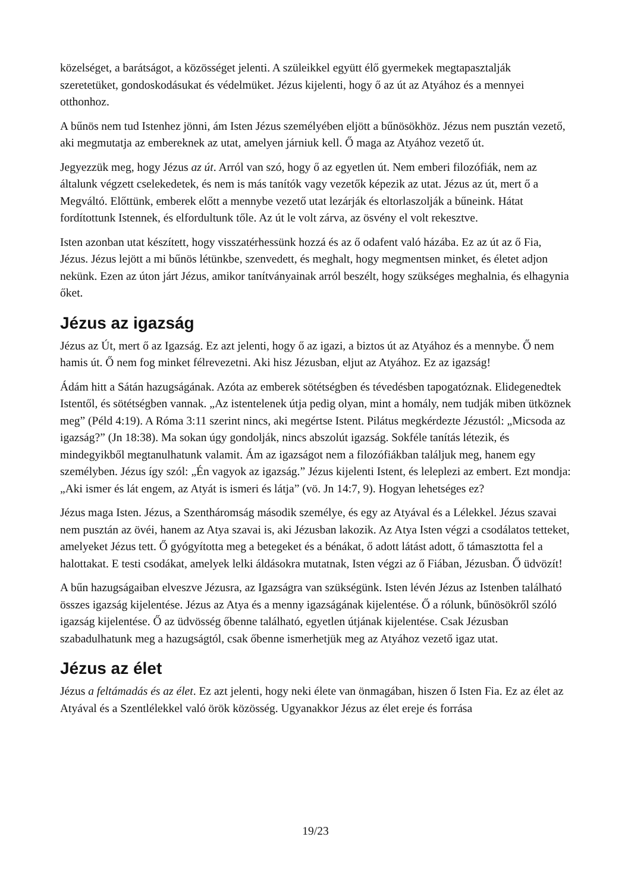közelséget, a barátságot, a közösséget jelenti. A szüleikkel együtt élő gyermekek megtapasztalják szeretetüket, gondoskodásukat és védelmüket. Jézus kijelenti, hogy ő az út az Atyához és a mennyei otthonhoz.
A bűnös nem tud Istenhez jönni, ám Isten Jézus személyében eljött a bűnösökhöz. Jézus nem pusztán vezető, aki megmutatja az embereknek az utat, amelyen járniuk kell. Ő maga az Atyához vezető út.
Jegyezzük meg, hogy Jézus az út. Arról van szó, hogy ő az egyetlen út. Nem emberi filozófiák, nem az általunk végzett cselekedetek, és nem is más tanítók vagy vezetők képezik az utat. Jézus az út, mert ő a Megváltó. Előttünk, emberek előtt a mennybe vezető utat lezárják és eltorlaszolják a bűneink. Hátat fordítottunk Istennek, és elfordultunk tőle. Az út le volt zárva, az ösvény el volt rekesztve.
Isten azonban utat készített, hogy visszatérhessünk hozzá és az ő odafent való házába. Ez az út az ő Fia, Jézus. Jézus lejött a mi bűnös létünkbe, szenvedett, és meghalt, hogy megmentsen minket, és életet adjon nekünk. Ezen az úton járt Jézus, amikor tanítványainak arról beszélt, hogy szükséges meghalnia, és elhagynia őket.
Jézus az igazság
Jézus az Út, mert ő az Igazság. Ez azt jelenti, hogy ő az igazi, a biztos út az Atyához és a mennybe. Ő nem hamis út. Ő nem fog minket félrevezetni. Aki hisz Jézusban, eljut az Atyához. Ez az igazság!
Ádám hitt a Sátán hazugságának. Azóta az emberek sötétségben és tévedésben tapogatóznak. Elidegenedtek Istentől, és sötétségben vannak. „Az istentelenek útja pedig olyan, mint a homály, nem tudják miben ütköznek meg” (Péld 4:19). A Róma 3:11 szerint nincs, aki megértse Istent. Pilátus megkérdezte Jézustól: „Micsoda az igazság?” (Jn 18:38). Ma sokan úgy gondolják, nincs abszolút igazság. Sokféle tanítás létezik, és mindegyikből megtanulhatunk valamit. Ám az igazságot nem a filozófiákban találjuk meg, hanem egy személyben. Jézus így szól: „Én vagyok az igazság.” Jézus kijelenti Istent, és leleplezi az embert. Ezt mondja: „Aki ismer és lát engem, az Atyát is ismeri és látja” (vö. Jn 14:7, 9). Hogyan lehetséges ez?
Jézus maga Isten. Jézus, a Szentháromság második személye, és egy az Atyával és a Lélekkel. Jézus szavai nem pusztán az övéi, hanem az Atya szavai is, aki Jézusban lakozik. Az Atya Isten végzi a csodálatos tetteket, amelyeket Jézus tett. Ő gyógyította meg a betegeket és a bénákat, ő adott látást adott, ő támasztotta fel a halottakat. E testi csodákat, amelyek lelki áldásokra mutatnak, Isten végzi az ő Fiában, Jézusban. Ő üdvözít!
A bűn hazugságaiban elveszve Jézusra, az Igazságra van szükségünk. Isten lévén Jézus az Istenben található összes igazság kijelentése. Jézus az Atya és a menny igazságának kijelentése. Ő a rólunk, bűnösökről szóló igazság kijelentése. Ő az üdvösség őbenne található, egyetlen útjának kijelentése. Csak Jézusban szabadulhatunk meg a hazugságtól, csak őbenne ismerhetjük meg az Atyához vezető igaz utat.
Jézus az élet
Jézus a feltámadás és az élet. Ez azt jelenti, hogy neki élete van önmagában, hiszen ő Isten Fia. Ez az élet az Atyával és a Szentlélekkel való örök közösség. Ugyanakkor Jézus az élet ereje és forrása
19/23